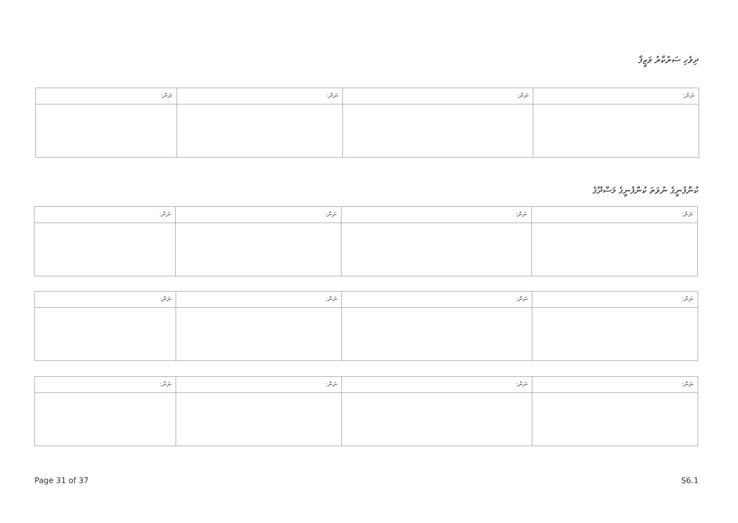ދިވެހި ސަރުކާރު ވަޒީފާ
| ނަން: | ނަން: | ނަން: | ނަން: |
| --- | --- | --- | --- |
ކުންފުނީގެ ނުވަތަ ކުންފުނީގެ މަސްދޫގެ
| ނަން: | ނަން: | ނަން: | ނަން: |
| --- | --- | --- | --- |
| ނަން: | ނަން: | ނަން: | ނަން: |
| --- | --- | --- | --- |
| ނަން: | ނަން: | ނަން: | ނަން: |
| --- | --- | --- | --- |
Page 31 of 37 S6.1